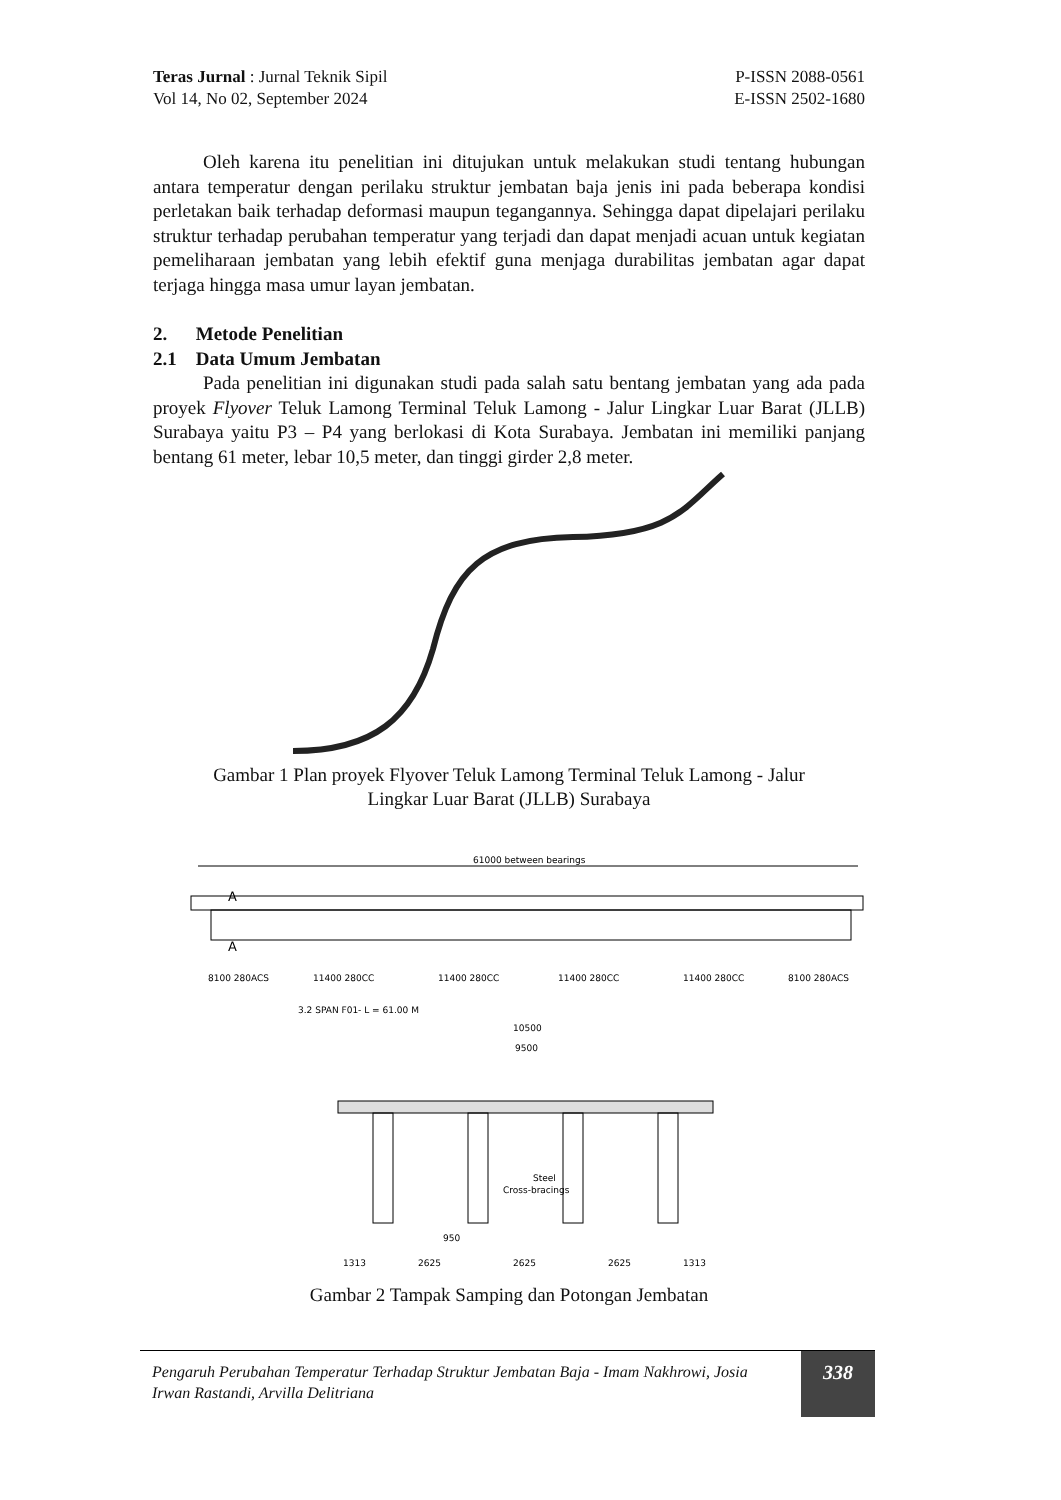Teras Jurnal : Jurnal Teknik Sipil
Vol 14, No 02, September 2024
P-ISSN 2088-0561
E-ISSN 2502-1680
Oleh karena itu penelitian ini ditujukan untuk melakukan studi tentang hubungan antara temperatur dengan perilaku struktur jembatan baja jenis ini pada beberapa kondisi perletakan baik terhadap deformasi maupun tegangannya. Sehingga dapat dipelajari perilaku struktur terhadap perubahan temperatur yang terjadi dan dapat menjadi acuan untuk kegiatan pemeliharaan jembatan yang lebih efektif guna menjaga durabilitas jembatan agar dapat terjaga hingga masa umur layan jembatan.
2. Metode Penelitian
2.1 Data Umum Jembatan
Pada penelitian ini digunakan studi pada salah satu bentang jembatan yang ada pada proyek Flyover Teluk Lamong Terminal Teluk Lamong - Jalur Lingkar Luar Barat (JLLB) Surabaya yaitu P3 – P4 yang berlokasi di Kota Surabaya. Jembatan ini memiliki panjang bentang 61 meter, lebar 10,5 meter, dan tinggi girder 2,8 meter.
Gambar 1 Plan proyek Flyover Teluk Lamong Terminal Teluk Lamong - Jalur
Lingkar Luar Barat (JLLB) Surabaya
61000 between bearings
A
A
8100 280ACS
11400 280CC
11400 280CC
11400 280CC
11400 280CC
8100 280ACS
3.2 SPAN F01- L = 61.00 M
10500
9500
Steel
Cross-bracings
950
1313
2625
2625
2625
1313
Gambar 2 Tampak Samping dan Potongan Jembatan
Pengaruh Perubahan Temperatur Terhadap Struktur Jembatan Baja - Imam Nakhrowi, Josia Irwan Rastandi, Arvilla Delitriana
338